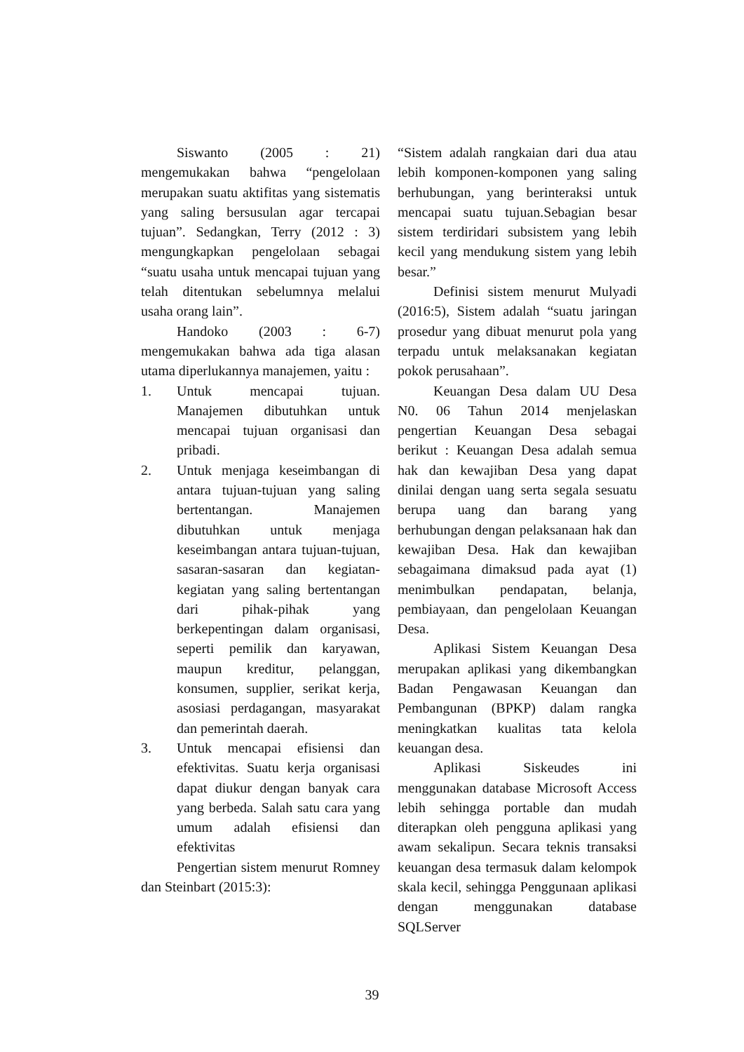Siswanto (2005 : 21) mengemukakan bahwa “pengelolaan merupakan suatu aktifitas yang sistematis yang saling bersusulan agar tercapai tujuan”. Sedangkan, Terry (2012 : 3) mengungkapkan pengelolaan sebagai “suatu usaha untuk mencapai tujuan yang telah ditentukan sebelumnya melalui usaha orang lain”.
Handoko (2003 : 6-7) mengemukakan bahwa ada tiga alasan utama diperlukannya manajemen, yaitu :
1. Untuk mencapai tujuan. Manajemen dibutuhkan untuk mencapai tujuan organisasi dan pribadi.
2. Untuk menjaga keseimbangan di antara tujuan-tujuan yang saling bertentangan. Manajemen dibutuhkan untuk menjaga keseimbangan antara tujuan-tujuan, sasaran-sasaran dan kegiatan-kegiatan yang saling bertentangan dari pihak-pihak yang berkepentingan dalam organisasi, seperti pemilik dan karyawan, maupun kreditur, pelanggan, konsumen, supplier, serikat kerja, asosiasi perdagangan, masyarakat dan pemerintah daerah.
3. Untuk mencapai efisiensi dan efektivitas. Suatu kerja organisasi dapat diukur dengan banyak cara yang berbeda. Salah satu cara yang umum adalah efisiensi dan efektivitas
Pengertian sistem menurut Romney dan Steinbart (2015:3):
“Sistem adalah rangkaian dari dua atau lebih komponen-komponen yang saling berhubungan, yang berinteraksi untuk mencapai suatu tujuan.Sebagian besar sistem terdiridari subsistem yang lebih kecil yang mendukung sistem yang lebih besar.”
Definisi sistem menurut Mulyadi (2016:5), Sistem adalah “suatu jaringan prosedur yang dibuat menurut pola yang terpadu untuk melaksanakan kegiatan pokok perusahaan”.
Keuangan Desa dalam UU Desa N0. 06 Tahun 2014 menjelaskan pengertian Keuangan Desa sebagai berikut : Keuangan Desa adalah semua hak dan kewajiban Desa yang dapat dinilai dengan uang serta segala sesuatu berupa uang dan barang yang berhubungan dengan pelaksanaan hak dan kewajiban Desa. Hak dan kewajiban sebagaimana dimaksud pada ayat (1) menimbulkan pendapatan, belanja, pembiayaan, dan pengelolaan Keuangan Desa.
Aplikasi Sistem Keuangan Desa merupakan aplikasi yang dikembangkan Badan Pengawasan Keuangan dan Pembangunan (BPKP) dalam rangka meningkatkan kualitas tata kelola keuangan desa.
Aplikasi Siskeudes ini menggunakan database Microsoft Access lebih sehingga portable dan mudah diterapkan oleh pengguna aplikasi yang awam sekalipun. Secara teknis transaksi keuangan desa termasuk dalam kelompok skala kecil, sehingga Penggunaan aplikasi dengan menggunakan database SQLServer
39